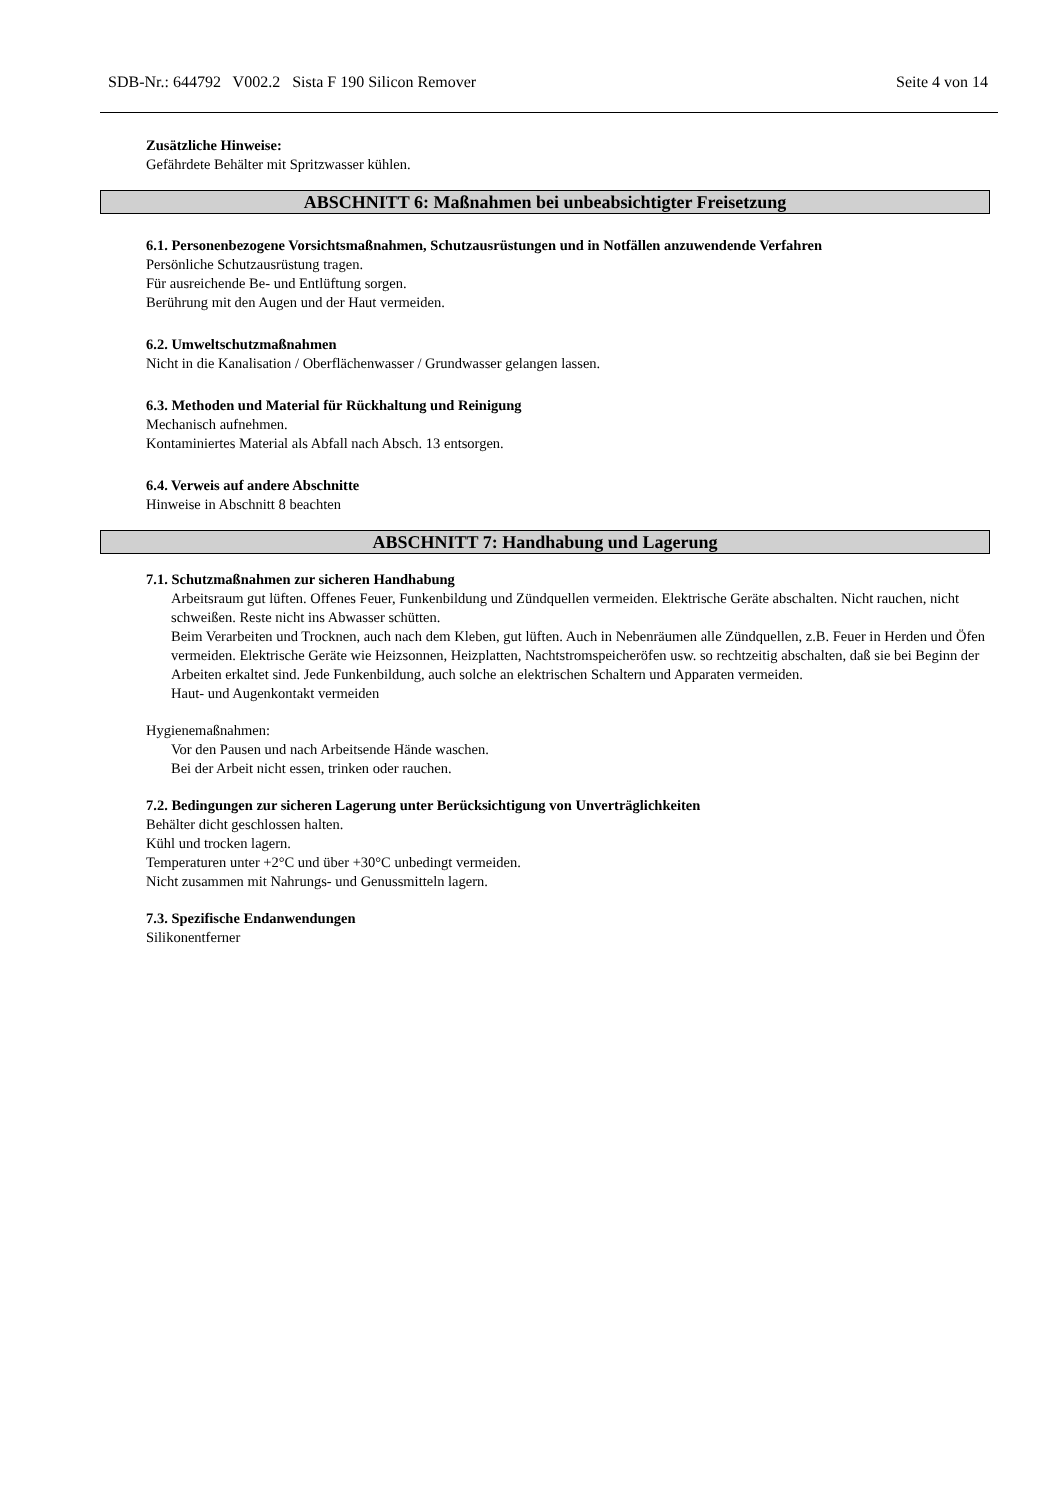SDB-Nr.: 644792 V002.2 Sista F 190 Silicon Remover Seite 4 von 14
Zusätzliche Hinweise:
Gefährdete Behälter mit Spritzwasser kühlen.
ABSCHNITT 6: Maßnahmen bei unbeabsichtigter Freisetzung
6.1. Personenbezogene Vorsichtsmaßnahmen, Schutzausrüstungen und in Notfällen anzuwendende Verfahren
Persönliche Schutzausrüstung tragen.
Für ausreichende Be- und Entlüftung sorgen.
Berührung mit den Augen und der Haut vermeiden.
6.2. Umweltschutzmaßnahmen
Nicht in die Kanalisation / Oberflächenwasser / Grundwasser gelangen lassen.
6.3. Methoden und Material für Rückhaltung und Reinigung
Mechanisch aufnehmen.
Kontaminiertes Material als Abfall nach Absch. 13 entsorgen.
6.4. Verweis auf andere Abschnitte
Hinweise in Abschnitt 8 beachten
ABSCHNITT 7: Handhabung und Lagerung
7.1. Schutzmaßnahmen zur sicheren Handhabung
Arbeitsraum gut lüften. Offenes Feuer, Funkenbildung und Zündquellen vermeiden. Elektrische Geräte abschalten. Nicht rauchen, nicht schweißen. Reste nicht ins Abwasser schütten.
Beim Verarbeiten und Trocknen, auch nach dem Kleben, gut lüften. Auch in Nebenräumen alle Zündquellen, z.B. Feuer in Herden und Öfen vermeiden. Elektrische Geräte wie Heizsonnen, Heizplatten, Nachtstromspeicheröfen usw. so rechtzeitig abschalten, daß sie bei Beginn der Arbeiten erkaltet sind. Jede Funkenbildung, auch solche an elektrischen Schaltern und Apparaten vermeiden.
Haut- und Augenkontakt vermeiden
Hygienemaßnahmen:
Vor den Pausen und nach Arbeitsende Hände waschen.
Bei der Arbeit nicht essen, trinken oder rauchen.
7.2. Bedingungen zur sicheren Lagerung unter Berücksichtigung von Unverträglichkeiten
Behälter dicht geschlossen halten.
Kühl und trocken lagern.
Temperaturen unter +2°C und über +30°C unbedingt vermeiden.
Nicht zusammen mit Nahrungs- und Genussmitteln lagern.
7.3. Spezifische Endanwendungen
Silikonentferner